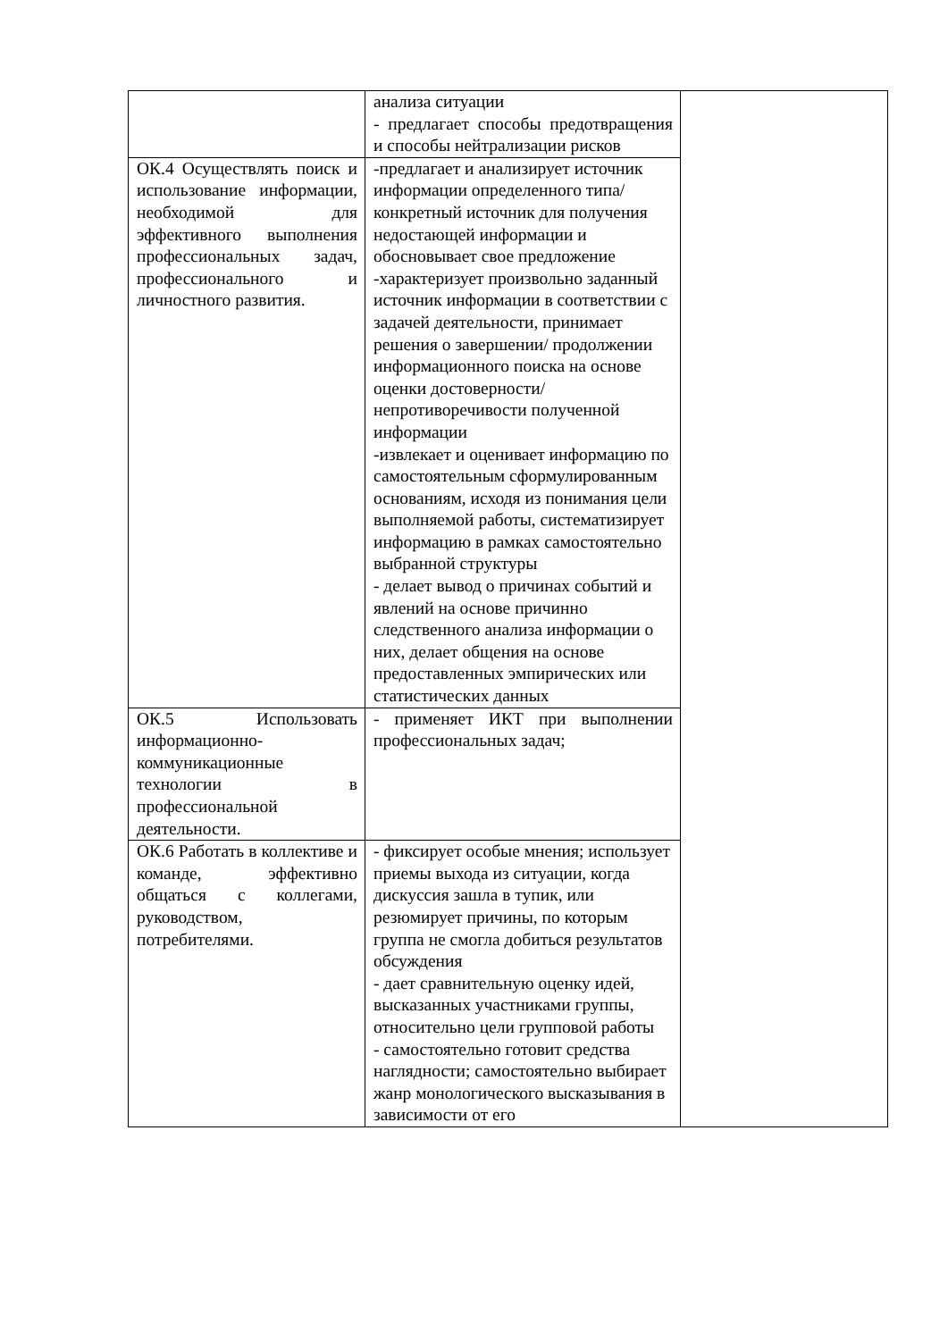| | анализа ситуации - предлагает способы предотвращения и способы нейтрализации рисков | |
| ОК.4 Осуществлять поиск и использование информации, необходимой для эффективного выполнения профессиональных задач, профессионального и личностного развития. | -предлагает и анализирует источник информации определенного типа/ конкретный источник для получения недостающей информации и обосновывает свое предложение -характеризует произвольно заданный источник информации в соответствии с задачей деятельности, принимает решения о завершении/ продолжении информационного поиска на основе оценки достоверности/непротиворечивости полученной информации -извлекает и оценивает информацию по самостоятельным сформулированным основаниям, исходя из понимания цели выполняемой работы, систематизирует информацию в рамках самостоятельно выбранной структуры - делает вывод о причинах событий и явлений на основе причинно следственного анализа информации о них, делает общения на основе предоставленных эмпирических или статистических данных | |
| ОК.5 Использовать информационно-коммуникационные технологии в профессиональной деятельности. | - применяет ИКТ при выполнении профессиональных задач; | |
| ОК.6 Работать в коллективе и команде, эффективно общаться с коллегами, руководством, потребителями. | - фиксирует особые мнения; использует приемы выхода из ситуации, когда дискуссия зашла в тупик, или резюмирует причины, по которым группа не смогла добиться результатов обсуждения - дает сравнительную оценку идей, высказанных участниками группы, относительно цели групповой работы - самостоятельно готовит средства наглядности; самостоятельно выбирает жанр монологического высказывания в зависимости от его | |